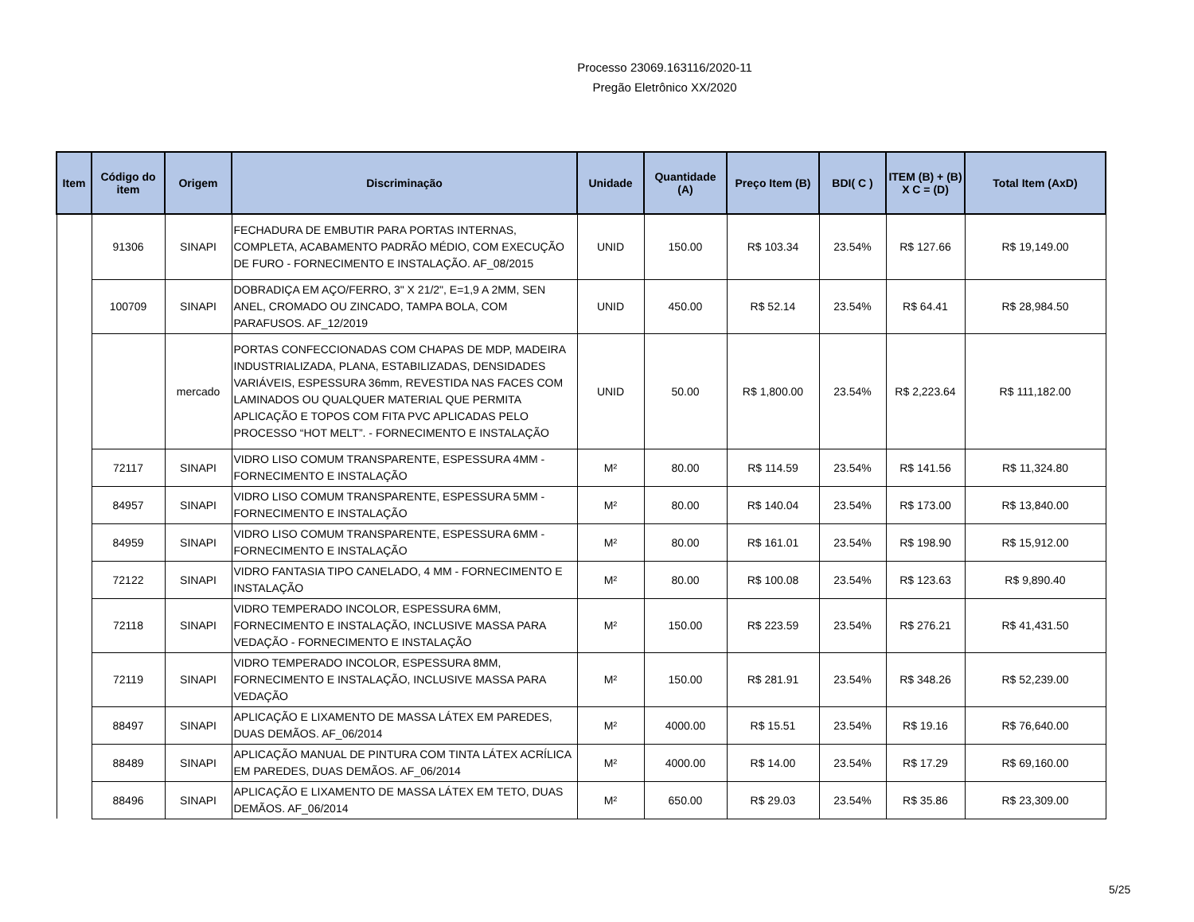Processo 23069.163116/2020-11
Pregão Eletrônico XX/2020
| Item | Código do item | Origem | Discriminação | Unidade | Quantidade (A) | Preço Item (B) | BDI( C ) | ITEM (B) + (B) X C = (D) | Total Item (AxD) |
| --- | --- | --- | --- | --- | --- | --- | --- | --- | --- |
| | 91306 | SINAPI | FECHADURA DE EMBUTIR PARA PORTAS INTERNAS, COMPLETA, ACABAMENTO PADRÃO MÉDIO, COM EXECUÇÃO DE FURO - FORNECIMENTO E INSTALAÇÃO. AF_08/2015 | UNID | 150.00 | R$ 103.34 | 23.54% | R$ 127.66 | R$ 19,149.00 |
| | 100709 | SINAPI | DOBRADIÇA EM AÇO/FERRO, 3" X 21/2", E=1,9 A 2MM, SEN ANEL, CROMADO OU ZINCADO, TAMPA BOLA, COM PARAFUSOS. AF_12/2019 | UNID | 450.00 | R$ 52.14 | 23.54% | R$ 64.41 | R$ 28,984.50 |
| | | mercado | PORTAS CONFECCIONADAS COM CHAPAS DE MDP, MADEIRA INDUSTRIALIZADA, PLANA, ESTABILIZADAS, DENSIDADES VARIÁVEIS, ESPESSURA 36mm, REVESTIDA NAS FACES COM LAMINADOS OU QUALQUER MATERIAL QUE PERMITA APLICAÇÃO E TOPOS COM FITA PVC APLICADAS PELO PROCESSO “HOT MELT”. - FORNECIMENTO E INSTALAÇÃO | UNID | 50.00 | R$ 1,800.00 | 23.54% | R$ 2,223.64 | R$ 111,182.00 |
| | 72117 | SINAPI | VIDRO LISO COMUM TRANSPARENTE, ESPESSURA 4MM - FORNECIMENTO E INSTALAÇÃO | M² | 80.00 | R$ 114.59 | 23.54% | R$ 141.56 | R$ 11,324.80 |
| | 84957 | SINAPI | VIDRO LISO COMUM TRANSPARENTE, ESPESSURA 5MM - FORNECIMENTO E INSTALAÇÃO | M² | 80.00 | R$ 140.04 | 23.54% | R$ 173.00 | R$ 13,840.00 |
| | 84959 | SINAPI | VIDRO LISO COMUM TRANSPARENTE, ESPESSURA 6MM - FORNECIMENTO E INSTALAÇÃO | M² | 80.00 | R$ 161.01 | 23.54% | R$ 198.90 | R$ 15,912.00 |
| | 72122 | SINAPI | VIDRO FANTASIA TIPO CANELADO, 4 MM - FORNECIMENTO E INSTALAÇÃO | M² | 80.00 | R$ 100.08 | 23.54% | R$ 123.63 | R$ 9,890.40 |
| | 72118 | SINAPI | VIDRO TEMPERADO INCOLOR, ESPESSURA 6MM, FORNECIMENTO E INSTALAÇÃO, INCLUSIVE MASSA PARA VEDAÇÃO - FORNECIMENTO E INSTALAÇÃO | M² | 150.00 | R$ 223.59 | 23.54% | R$ 276.21 | R$ 41,431.50 |
| | 72119 | SINAPI | VIDRO TEMPERADO INCOLOR, ESPESSURA 8MM, FORNECIMENTO E INSTALAÇÃO, INCLUSIVE MASSA PARA VEDAÇÃO | M² | 150.00 | R$ 281.91 | 23.54% | R$ 348.26 | R$ 52,239.00 |
| | 88497 | SINAPI | APLICAÇÃO E LIXAMENTO DE MASSA LÁTEX EM PAREDES, DUAS DEMÃOS. AF_06/2014 | M² | 4000.00 | R$ 15.51 | 23.54% | R$ 19.16 | R$ 76,640.00 |
| | 88489 | SINAPI | APLICAÇÃO MANUAL DE PINTURA COM TINTA LÁTEX ACRÍLICA EM PAREDES, DUAS DEMÃOS. AF_06/2014 | M² | 4000.00 | R$ 14.00 | 23.54% | R$ 17.29 | R$ 69,160.00 |
| | 88496 | SINAPI | APLICAÇÃO E LIXAMENTO DE MASSA LÁTEX EM TETO, DUAS DEMÃOS. AF_06/2014 | M² | 650.00 | R$ 29.03 | 23.54% | R$ 35.86 | R$ 23,309.00 |
5/25